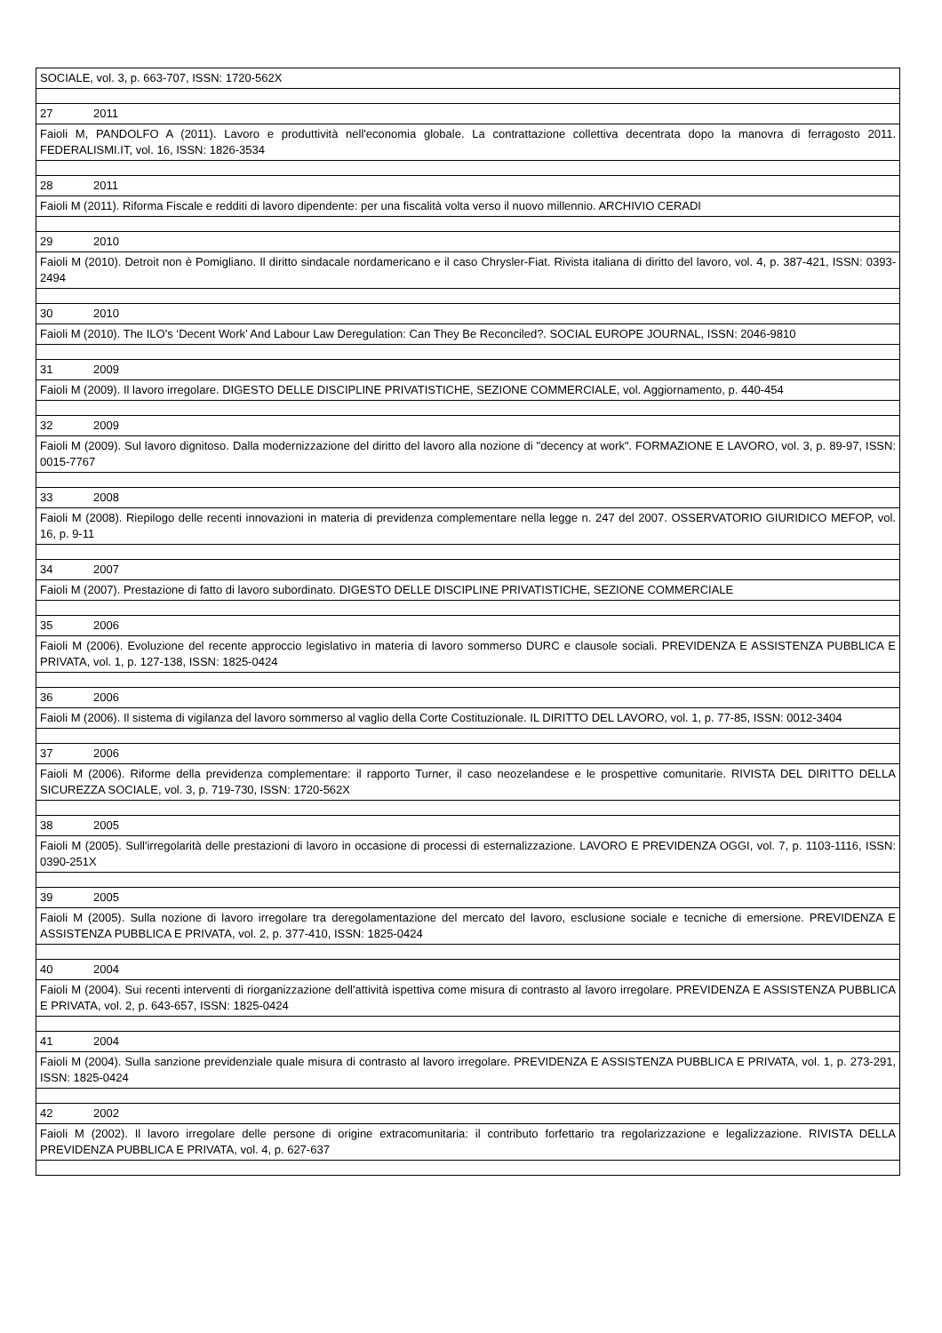| SOCIALE, vol. 3, p. 663-707, ISSN: 1720-562X |
| 27 2011 |
| Faioli M, PANDOLFO A (2011). Lavoro e produttività nell'economia globale. La contrattazione collettiva decentrata dopo la manovra di ferragosto 2011. FEDERALISMI.IT, vol. 16, ISSN: 1826-3534 |
| 28 2011 |
| Faioli M (2011). Riforma Fiscale e redditi di lavoro dipendente: per una fiscalità volta verso il nuovo millennio. ARCHIVIO CERADI |
| 29 2010 |
| Faioli M (2010). Detroit non è Pomigliano. Il diritto sindacale nordamericano e il caso Chrysler-Fiat. Rivista italiana di diritto del lavoro, vol. 4, p. 387-421, ISSN: 0393-2494 |
| 30 2010 |
| Faioli M (2010). The ILO's ‘Decent Work’ And Labour Law Deregulation: Can They Be Reconciled?. SOCIAL EUROPE JOURNAL, ISSN: 2046-9810 |
| 31 2009 |
| Faioli M (2009). Il lavoro irregolare. DIGESTO DELLE DISCIPLINE PRIVATISTICHE, SEZIONE COMMERCIALE, vol. Aggiornamento, p. 440-454 |
| 32 2009 |
| Faioli M (2009). Sul lavoro dignitoso. Dalla modernizzazione del diritto del lavoro alla nozione di "decency at work". FORMAZIONE E LAVORO, vol. 3, p. 89-97, ISSN: 0015-7767 |
| 33 2008 |
| Faioli M (2008). Riepilogo delle recenti innovazioni in materia di previdenza complementare nella legge n. 247 del 2007. OSSERVATORIO GIURIDICO MEFOP, vol. 16, p. 9-11 |
| 34 2007 |
| Faioli M (2007). Prestazione di fatto di lavoro subordinato. DIGESTO DELLE DISCIPLINE PRIVATISTICHE, SEZIONE COMMERCIALE |
| 35 2006 |
| Faioli M (2006). Evoluzione del recente approccio legislativo in materia di lavoro sommerso DURC e clausole sociali. PREVIDENZA E ASSISTENZA PUBBLICA E PRIVATA, vol. 1, p. 127-138, ISSN: 1825-0424 |
| 36 2006 |
| Faioli M (2006). Il sistema di vigilanza del lavoro sommerso al vaglio della Corte Costituzionale. IL DIRITTO DEL LAVORO, vol. 1, p. 77-85, ISSN: 0012-3404 |
| 37 2006 |
| Faioli M (2006). Riforme della previdenza complementare: il rapporto Turner, il caso neozelandese e le prospettive comunitarie. RIVISTA DEL DIRITTO DELLA SICUREZZA SOCIALE, vol. 3, p. 719-730, ISSN: 1720-562X |
| 38 2005 |
| Faioli M (2005). Sull'irregolarità delle prestazioni di lavoro in occasione di processi di esternalizzazione. LAVORO E PREVIDENZA OGGI, vol. 7, p. 1103-1116, ISSN: 0390-251X |
| 39 2005 |
| Faioli M (2005). Sulla nozione di lavoro irregolare tra deregolamentazione del mercato del lavoro, esclusione sociale e tecniche di emersione. PREVIDENZA E ASSISTENZA PUBBLICA E PRIVATA, vol. 2, p. 377-410, ISSN: 1825-0424 |
| 40 2004 |
| Faioli M (2004). Sui recenti interventi di riorganizzazione dell'attività ispettiva come misura di contrasto al lavoro irregolare. PREVIDENZA E ASSISTENZA PUBBLICA E PRIVATA, vol. 2, p. 643-657, ISSN: 1825-0424 |
| 41 2004 |
| Faioli M (2004). Sulla sanzione previdenziale quale misura di contrasto al lavoro irregolare. PREVIDENZA E ASSISTENZA PUBBLICA E PRIVATA, vol. 1, p. 273-291, ISSN: 1825-0424 |
| 42 2002 |
| Faioli M (2002). Il lavoro irregolare delle persone di origine extracomunitaria: il contributo forfettario tra regolarizzazione e legalizzazione. RIVISTA DELLA PREVIDENZA PUBBLICA E PRIVATA, vol. 4, p. 627-637 |